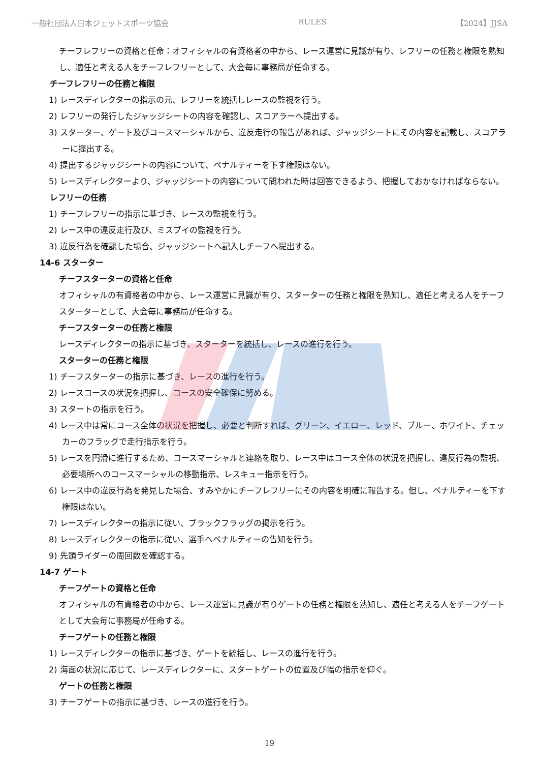一般社団法人日本ジェットスポーツ協会 RULES 【2024】JJSA
チーフレフリーの資格と任命：オフィシャルの有資格者の中から、レース運営に見識が有り、レフリーの任務と権限を熟知し、適任と考える人をチーフレフリーとして、大会毎に事務局が任命する。
チーフレフリーの任務と権限
1) レースディレクターの指示の元、レフリーを統括しレースの監視を行う。
2) レフリーの発行したジャッジシートの内容を確認し、スコアラーへ提出する。
3) スターター、ゲート及びコースマーシャルから、違反走行の報告があれば、ジャッジシートにその内容を記載し、スコアラーに提出する。
4) 提出するジャッジシートの内容について、ペナルティーを下す権限はない。
5) レースディレクターより、ジャッジシートの内容について問われた時は回答できるよう、把握しておかなければならない。
レフリーの任務
1) チーフレフリーの指示に基づき、レースの監視を行う。
2) レース中の違反走行及び、ミスブイの監視を行う。
3) 違反行為を確認した場合、ジャッジシートへ記入しチーフへ提出する。
14-6 スターター
チーフスターターの資格と任命
オフィシャルの有資格者の中から、レース運営に見識が有り、スターターの任務と権限を熟知し、適任と考える人をチーフスターターとして、大会毎に事務局が任命する。
チーフスターターの任務と権限
レースディレクターの指示に基づき、スターターを統括し、レースの進行を行う。
スターターの任務と権限
1) チーフスターターの指示に基づき、レースの進行を行う。
2) レースコースの状況を把握し、コースの安全確保に努める。
3) スタートの指示を行う。
4) レース中は常にコース全体の状況を把握し、必要と判断すれば、グリーン、イエロー、レッド、ブルー、ホワイト、チェッカーのフラッグで走行指示を行う。
5) レースを円滑に進行するため、コースマーシャルと連絡を取り、レース中はコース全体の状況を把握し、違反行為の監視、必要場所へのコースマーシャルの移動指示、レスキュー指示を行う。
6) レース中の違反行為を発見した場合、すみやかにチーフレフリーにその内容を明確に報告する。但し、ペナルティーを下す権限はない。
7) レースディレクターの指示に従い、ブラックフラッグの掲示を行う。
8) レースディレクターの指示に従い、選手へペナルティーの告知を行う。
9) 先頭ライダーの周回数を確認する。
14-7 ゲート
チーフゲートの資格と任命
オフィシャルの有資格者の中から、レース運営に見識が有りゲートの任務と権限を熟知し、適任と考える人をチーフゲートとして大会毎に事務局が任命する。
チーフゲートの任務と権限
1) レースディレクターの指示に基づき、ゲートを統括し、レースの進行を行う。
2) 海面の状況に応じて、レースディレクターに、スタートゲートの位置及び幅の指示を仰ぐ。
ゲートの任務と権限
3) チーフゲートの指示に基づき、レースの進行を行う。
19